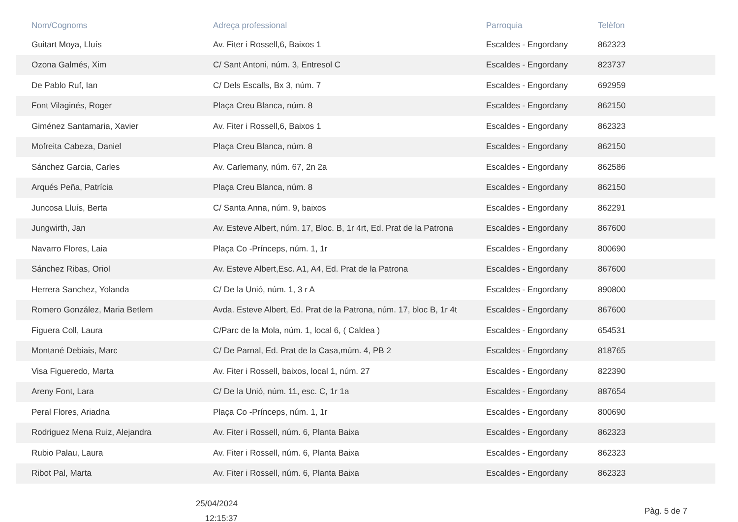| Nom/Cognoms | Adreça professional | Parroquia | Telèfon |
| --- | --- | --- | --- |
| Guitart Moya, Lluís | Av. Fiter i Rossell,6, Baixos 1 | Escaldes - Engordany | 862323 |
| Ozona Galmés, Xim | C/ Sant Antoni, núm. 3, Entresol C | Escaldes - Engordany | 823737 |
| De Pablo Ruf, Ian | C/ Dels Escalls, Bx 3, núm. 7 | Escaldes - Engordany | 692959 |
| Font Vilaginés, Roger | Plaça Creu Blanca, núm. 8 | Escaldes - Engordany | 862150 |
| Giménez Santamaria, Xavier | Av. Fiter i Rossell,6, Baixos 1 | Escaldes - Engordany | 862323 |
| Mofreita Cabeza, Daniel | Plaça Creu Blanca, núm. 8 | Escaldes - Engordany | 862150 |
| Sánchez Garcia, Carles | Av. Carlemany, núm. 67, 2n 2a | Escaldes - Engordany | 862586 |
| Arqués Peña, Patrícia | Plaça Creu Blanca, núm. 8 | Escaldes - Engordany | 862150 |
| Juncosa Lluís, Berta | C/ Santa Anna, núm. 9, baixos | Escaldes - Engordany | 862291 |
| Jungwirth, Jan | Av. Esteve Albert, núm. 17, Bloc. B, 1r 4rt, Ed. Prat de la Patrona | Escaldes - Engordany | 867600 |
| Navarro Flores, Laia | Plaça Co -Prínceps, núm. 1, 1r | Escaldes - Engordany | 800690 |
| Sánchez Ribas, Oriol | Av. Esteve Albert,Esc. A1, A4, Ed. Prat de la Patrona | Escaldes - Engordany | 867600 |
| Herrera Sanchez, Yolanda | C/ De la Unió, núm. 1, 3 r A | Escaldes - Engordany | 890800 |
| Romero González, Maria Betlem | Avda. Esteve Albert, Ed. Prat de la Patrona, núm. 17, bloc B, 1r 4t | Escaldes - Engordany | 867600 |
| Figuera Coll, Laura | C/Parc de la Mola, núm. 1, local 6, ( Caldea ) | Escaldes - Engordany | 654531 |
| Montané Debiais, Marc | C/ De Parnal, Ed. Prat de la Casa,múm. 4, PB 2 | Escaldes - Engordany | 818765 |
| Visa Figueredo, Marta | Av. Fiter i Rossell, baixos, local 1, núm. 27 | Escaldes - Engordany | 822390 |
| Areny Font, Lara | C/ De la Unió, núm. 11, esc. C, 1r 1a | Escaldes - Engordany | 887654 |
| Peral Flores, Ariadna | Plaça Co -Prínceps, núm. 1, 1r | Escaldes - Engordany | 800690 |
| Rodriguez Mena Ruiz, Alejandra | Av. Fiter i Rossell, núm. 6, Planta Baixa | Escaldes - Engordany | 862323 |
| Rubio Palau, Laura | Av. Fiter i Rossell, núm. 6, Planta Baixa | Escaldes - Engordany | 862323 |
| Ribot Pal, Marta | Av. Fiter i Rossell, núm. 6, Planta Baixa | Escaldes - Engordany | 862323 |
25/04/2024
12:15:37
Pàg. 5 de 7